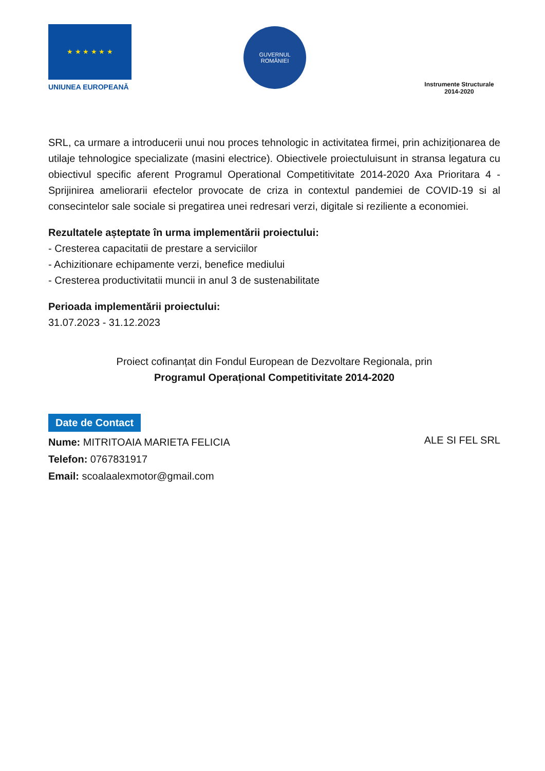★ ★ ★ ★ ★ ★
UNIUNEA EUROPEANĂ
GUVERNUL
ROMÂNIEI
Instrumente Structurale
2014-2020
SRL, ca urmare a introducerii unui nou proces tehnologic in activitatea firmei, prin achiziționarea de utilaje tehnologice specializate (masini electrice). Obiectivele proiectuluisunt in stransa legatura cu obiectivul specific aferent Programul Operational Competitivitate 2014-2020 Axa Prioritara 4 -Sprijinirea ameliorarii efectelor provocate de criza in contextul pandemiei de COVID-19 si al consecintelor sale sociale si pregatirea unei redresari verzi, digitale si reziliente a economiei.
Rezultatele așteptate în urma implementării proiectului:
- Cresterea capacitatii de prestare a serviciilor
- Achizitionare echipamente verzi, benefice mediului
- Cresterea productivitatii muncii in anul 3 de sustenabilitate
Perioada implementării proiectului:
31.07.2023 - 31.12.2023
Proiect cofinanțat din Fondul European de Dezvoltare Regionala, prin
Programul Operațional Competitivitate 2014-2020
Date de Contact
Nume: MITRITOAIA MARIETA FELICIA
Telefon: 0767831917
Email: scoalaalexmotor@gmail.com
ALE SI FEL SRL